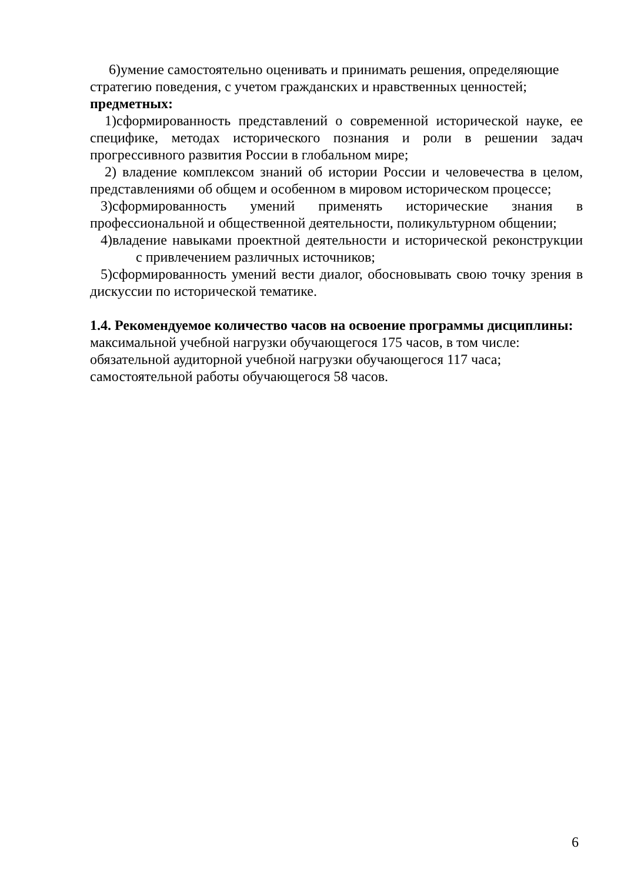6)умение самостоятельно оценивать и принимать решения, определяющие стратегию поведения, с учетом гражданских и нравственных ценностей;
предметных:
1)сформированность представлений о современной исторической науке, ее специфике, методах исторического познания и роли в решении задач прогрессивного развития России в глобальном мире;
2) владение комплексом знаний об истории России и человечества в целом, представлениями об общем и особенном в мировом историческом процессе;
3)сформированность умений применять исторические знания в профессиональной и общественной деятельности, поликультурном общении;
4)владение навыками проектной деятельности и исторической реконструкции с привлечением различных источников;
5)сформированность умений вести диалог, обосновывать свою точку зрения в дискуссии по исторической тематике.
1.4. Рекомендуемое количество часов на освоение программы дисциплины:
максимальной учебной нагрузки обучающегося 175 часов, в том числе:
обязательной аудиторной учебной нагрузки обучающегося 117 часа;
самостоятельной работы обучающегося 58 часов.
6